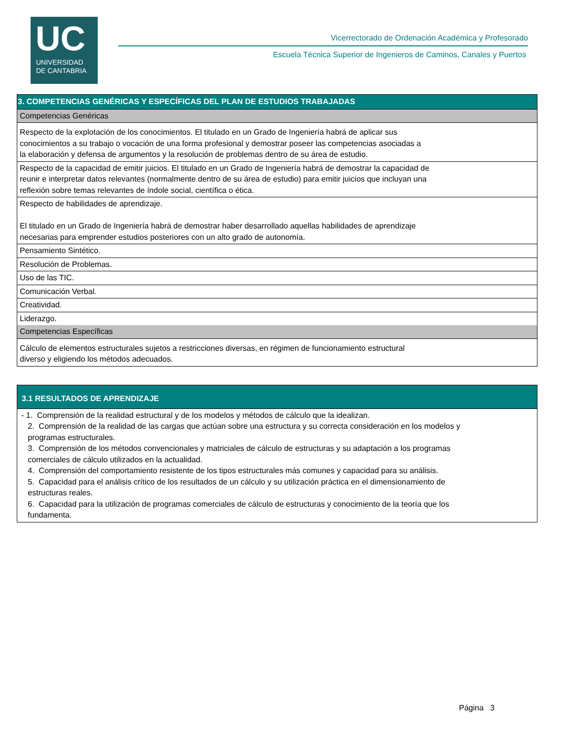UC
UNIVERSIDAD
DE CANTABRIA
Vicerrectorado de Ordenación Académica y Profesorado
Escuela Técnica Superior de Ingenieros de Caminos, Canales y Puertos
| 3. COMPETENCIAS GENÉRICAS Y ESPECÍFICAS DEL PLAN DE ESTUDIOS TRABAJADAS |
| Competencias Genéricas |
| Respecto de la explotación de los conocimientos. El titulado en un Grado de Ingeniería habrá de aplicar sus conocimientos a su trabajo o vocación de una forma profesional y demostrar poseer las competencias asociadas a la elaboración y defensa de argumentos y la resolución de problemas dentro de su área de estudio. |
| Respecto de la capacidad de emitir juicios. El titulado en un Grado de Ingeniería habrá de demostrar la capacidad de reunir e interpretar datos relevantes (normalmente dentro de su área de estudio) para emitir juicios que incluyan una reflexión sobre temas relevantes de índole social, científica o ética. |
| Respecto de habilidades de aprendizaje. El titulado en un Grado de Ingeniería habrá de demostrar haber desarrollado aquellas habilidades de aprendizaje necesarias para emprender estudios posteriores con un alto grado de autonomía. |
| Pensamiento Sintético. |
| Resolución de Problemas. |
| Uso de las TIC. |
| Comunicación Verbal. |
| Creatividad. |
| Liderazgo. |
| Competencias Específicas |
| Cálculo de elementos estructurales sujetos a restricciones diversas, en régimen de funcionamiento estructural diverso y eligiendo los métodos adecuados. |
| 3.1 RESULTADOS DE APRENDIZAJE |
| - 1. Comprensión de la realidad estructural y de los modelos y métodos de cálculo que la idealizan. 2. Comprensión de la realidad de las cargas que actúan sobre una estructura y su correcta consideración en los modelos y programas estructurales. 3. Comprensión de los métodos convencionales y matriciales de cálculo de estructuras y su adaptación a los programas comerciales de cálculo utilizados en la actualidad. 4. Comprensión del comportamiento resistente de los tipos estructurales más comunes y capacidad para su análisis. 5. Capacidad para el análisis crítico de los resultados de un cálculo y su utilización práctica en el dimensionamiento de estructuras reales. 6. Capacidad para la utilización de programas comerciales de cálculo de estructuras y conocimiento de la teoría que los fundamenta. |
Página 3